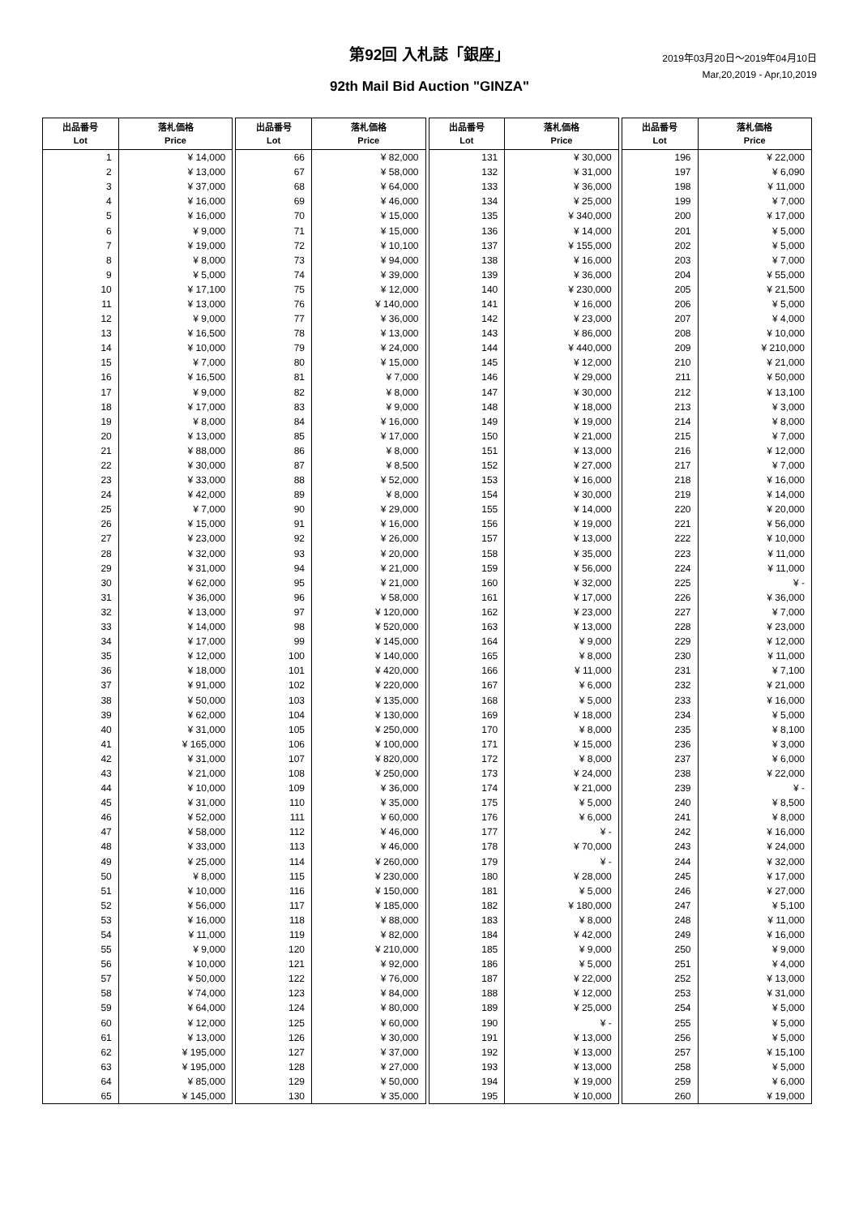第92回 入札誌「銀座」
92th Mail Bid Auction "GINZA"
2019年03月20日～2019年04月10日
Mar,20,2019 - Apr,10,2019
| 出品番号 Lot | 落札価格 Price |
| --- | --- |
| 1 | ¥ 14,000 |
| 2 | ¥ 13,000 |
| 3 | ¥ 37,000 |
| 4 | ¥ 16,000 |
| 5 | ¥ 16,000 |
| 6 | ¥ 9,000 |
| 7 | ¥ 19,000 |
| 8 | ¥ 8,000 |
| 9 | ¥ 5,000 |
| 10 | ¥ 17,100 |
| 11 | ¥ 13,000 |
| 12 | ¥ 9,000 |
| 13 | ¥ 16,500 |
| 14 | ¥ 10,000 |
| 15 | ¥ 7,000 |
| 16 | ¥ 16,500 |
| 17 | ¥ 9,000 |
| 18 | ¥ 17,000 |
| 19 | ¥ 8,000 |
| 20 | ¥ 13,000 |
| 21 | ¥ 88,000 |
| 22 | ¥ 30,000 |
| 23 | ¥ 33,000 |
| 24 | ¥ 42,000 |
| 25 | ¥ 7,000 |
| 26 | ¥ 15,000 |
| 27 | ¥ 23,000 |
| 28 | ¥ 32,000 |
| 29 | ¥ 31,000 |
| 30 | ¥ 62,000 |
| 31 | ¥ 36,000 |
| 32 | ¥ 13,000 |
| 33 | ¥ 14,000 |
| 34 | ¥ 17,000 |
| 35 | ¥ 12,000 |
| 36 | ¥ 18,000 |
| 37 | ¥ 91,000 |
| 38 | ¥ 50,000 |
| 39 | ¥ 62,000 |
| 40 | ¥ 31,000 |
| 41 | ¥ 165,000 |
| 42 | ¥ 31,000 |
| 43 | ¥ 21,000 |
| 44 | ¥ 10,000 |
| 45 | ¥ 31,000 |
| 46 | ¥ 52,000 |
| 47 | ¥ 58,000 |
| 48 | ¥ 33,000 |
| 49 | ¥ 25,000 |
| 50 | ¥ 8,000 |
| 51 | ¥ 10,000 |
| 52 | ¥ 56,000 |
| 53 | ¥ 16,000 |
| 54 | ¥ 11,000 |
| 55 | ¥ 9,000 |
| 56 | ¥ 10,000 |
| 57 | ¥ 50,000 |
| 58 | ¥ 74,000 |
| 59 | ¥ 64,000 |
| 60 | ¥ 12,000 |
| 61 | ¥ 13,000 |
| 62 | ¥ 195,000 |
| 63 | ¥ 195,000 |
| 64 | ¥ 85,000 |
| 65 | ¥ 145,000 |
| 出品番号 Lot | 落札価格 Price |
| --- | --- |
| 66 | ¥ 82,000 |
| 67 | ¥ 58,000 |
| 68 | ¥ 64,000 |
| 69 | ¥ 46,000 |
| 70 | ¥ 15,000 |
| 71 | ¥ 15,000 |
| 72 | ¥ 10,100 |
| 73 | ¥ 94,000 |
| 74 | ¥ 39,000 |
| 75 | ¥ 12,000 |
| 76 | ¥ 140,000 |
| 77 | ¥ 36,000 |
| 78 | ¥ 13,000 |
| 79 | ¥ 24,000 |
| 80 | ¥ 15,000 |
| 81 | ¥ 7,000 |
| 82 | ¥ 8,000 |
| 83 | ¥ 9,000 |
| 84 | ¥ 16,000 |
| 85 | ¥ 17,000 |
| 86 | ¥ 8,000 |
| 87 | ¥ 8,500 |
| 88 | ¥ 52,000 |
| 89 | ¥ 8,000 |
| 90 | ¥ 29,000 |
| 91 | ¥ 16,000 |
| 92 | ¥ 26,000 |
| 93 | ¥ 20,000 |
| 94 | ¥ 21,000 |
| 95 | ¥ 21,000 |
| 96 | ¥ 58,000 |
| 97 | ¥ 120,000 |
| 98 | ¥ 520,000 |
| 99 | ¥ 145,000 |
| 100 | ¥ 140,000 |
| 101 | ¥ 420,000 |
| 102 | ¥ 220,000 |
| 103 | ¥ 135,000 |
| 104 | ¥ 130,000 |
| 105 | ¥ 250,000 |
| 106 | ¥ 100,000 |
| 107 | ¥ 820,000 |
| 108 | ¥ 250,000 |
| 109 | ¥ 36,000 |
| 110 | ¥ 35,000 |
| 111 | ¥ 60,000 |
| 112 | ¥ 46,000 |
| 113 | ¥ 46,000 |
| 114 | ¥ 260,000 |
| 115 | ¥ 230,000 |
| 116 | ¥ 150,000 |
| 117 | ¥ 185,000 |
| 118 | ¥ 88,000 |
| 119 | ¥ 82,000 |
| 120 | ¥ 210,000 |
| 121 | ¥ 92,000 |
| 122 | ¥ 76,000 |
| 123 | ¥ 84,000 |
| 124 | ¥ 80,000 |
| 125 | ¥ 60,000 |
| 126 | ¥ 30,000 |
| 127 | ¥ 37,000 |
| 128 | ¥ 27,000 |
| 129 | ¥ 50,000 |
| 130 | ¥ 35,000 |
| 出品番号 Lot | 落札価格 Price |
| --- | --- |
| 131 | ¥ 30,000 |
| 132 | ¥ 31,000 |
| 133 | ¥ 36,000 |
| 134 | ¥ 25,000 |
| 135 | ¥ 340,000 |
| 136 | ¥ 14,000 |
| 137 | ¥ 155,000 |
| 138 | ¥ 16,000 |
| 139 | ¥ 36,000 |
| 140 | ¥ 230,000 |
| 141 | ¥ 16,000 |
| 142 | ¥ 23,000 |
| 143 | ¥ 86,000 |
| 144 | ¥ 440,000 |
| 145 | ¥ 12,000 |
| 146 | ¥ 29,000 |
| 147 | ¥ 30,000 |
| 148 | ¥ 18,000 |
| 149 | ¥ 19,000 |
| 150 | ¥ 21,000 |
| 151 | ¥ 13,000 |
| 152 | ¥ 27,000 |
| 153 | ¥ 16,000 |
| 154 | ¥ 30,000 |
| 155 | ¥ 14,000 |
| 156 | ¥ 19,000 |
| 157 | ¥ 13,000 |
| 158 | ¥ 35,000 |
| 159 | ¥ 56,000 |
| 160 | ¥ 32,000 |
| 161 | ¥ 17,000 |
| 162 | ¥ 23,000 |
| 163 | ¥ 13,000 |
| 164 | ¥ 9,000 |
| 165 | ¥ 8,000 |
| 166 | ¥ 11,000 |
| 167 | ¥ 6,000 |
| 168 | ¥ 5,000 |
| 169 | ¥ 18,000 |
| 170 | ¥ 8,000 |
| 171 | ¥ 15,000 |
| 172 | ¥ 8,000 |
| 173 | ¥ 24,000 |
| 174 | ¥ 21,000 |
| 175 | ¥ 5,000 |
| 176 | ¥ 6,000 |
| 177 | ¥ - |
| 178 | ¥ 70,000 |
| 179 | ¥ - |
| 180 | ¥ 28,000 |
| 181 | ¥ 5,000 |
| 182 | ¥ 180,000 |
| 183 | ¥ 8,000 |
| 184 | ¥ 42,000 |
| 185 | ¥ 9,000 |
| 186 | ¥ 5,000 |
| 187 | ¥ 22,000 |
| 188 | ¥ 12,000 |
| 189 | ¥ 25,000 |
| 190 | ¥ - |
| 191 | ¥ 13,000 |
| 192 | ¥ 13,000 |
| 193 | ¥ 13,000 |
| 194 | ¥ 19,000 |
| 195 | ¥ 10,000 |
| 出品番号 Lot | 落札価格 Price |
| --- | --- |
| 196 | ¥ 22,000 |
| 197 | ¥ 6,090 |
| 198 | ¥ 11,000 |
| 199 | ¥ 7,000 |
| 200 | ¥ 17,000 |
| 201 | ¥ 5,000 |
| 202 | ¥ 5,000 |
| 203 | ¥ 7,000 |
| 204 | ¥ 55,000 |
| 205 | ¥ 21,500 |
| 206 | ¥ 5,000 |
| 207 | ¥ 4,000 |
| 208 | ¥ 10,000 |
| 209 | ¥ 210,000 |
| 210 | ¥ 21,000 |
| 211 | ¥ 50,000 |
| 212 | ¥ 13,100 |
| 213 | ¥ 3,000 |
| 214 | ¥ 8,000 |
| 215 | ¥ 7,000 |
| 216 | ¥ 12,000 |
| 217 | ¥ 7,000 |
| 218 | ¥ 16,000 |
| 219 | ¥ 14,000 |
| 220 | ¥ 20,000 |
| 221 | ¥ 56,000 |
| 222 | ¥ 10,000 |
| 223 | ¥ 11,000 |
| 224 | ¥ 11,000 |
| 225 | ¥ - |
| 226 | ¥ 36,000 |
| 227 | ¥ 7,000 |
| 228 | ¥ 23,000 |
| 229 | ¥ 12,000 |
| 230 | ¥ 11,000 |
| 231 | ¥ 7,100 |
| 232 | ¥ 21,000 |
| 233 | ¥ 16,000 |
| 234 | ¥ 5,000 |
| 235 | ¥ 8,100 |
| 236 | ¥ 3,000 |
| 237 | ¥ 6,000 |
| 238 | ¥ 22,000 |
| 239 | ¥ - |
| 240 | ¥ 8,500 |
| 241 | ¥ 8,000 |
| 242 | ¥ 16,000 |
| 243 | ¥ 24,000 |
| 244 | ¥ 32,000 |
| 245 | ¥ 17,000 |
| 246 | ¥ 27,000 |
| 247 | ¥ 5,100 |
| 248 | ¥ 11,000 |
| 249 | ¥ 16,000 |
| 250 | ¥ 9,000 |
| 251 | ¥ 4,000 |
| 252 | ¥ 13,000 |
| 253 | ¥ 31,000 |
| 254 | ¥ 5,000 |
| 255 | ¥ 5,000 |
| 256 | ¥ 5,000 |
| 257 | ¥ 15,100 |
| 258 | ¥ 5,000 |
| 259 | ¥ 6,000 |
| 260 | ¥ 19,000 |